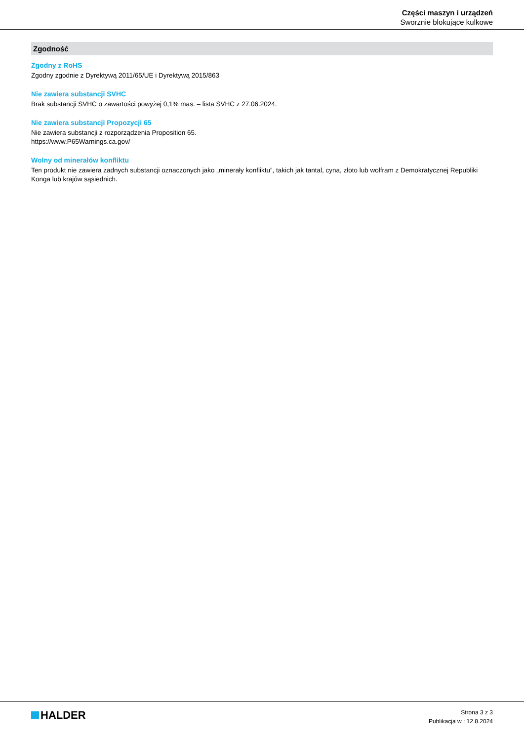Części maszyn i urządzeń
Sworznie blokujące kulkowe
Zgodność
Zgodny z RoHS
Zgodny zgodnie z Dyrektywą 2011/65/UE i Dyrektywą 2015/863
Nie zawiera substancji SVHC
Brak substancji SVHC o zawartości powyżej 0,1% mas. – lista SVHC z 27.06.2024.
Nie zawiera substancji Propozycji 65
Nie zawiera substancji z rozporządzenia Proposition 65.
https://www.P65Warnings.ca.gov/
Wolny od minerałów konfliktu
Ten produkt nie zawiera żadnych substancji oznaczonych jako „minerały konfliktu”, takich jak tantal, cyna, złoto lub wolfram z Demokratycznej Republiki Konga lub krajów sąsiednich.
HALDER
Strona 3 z 3
Publikacja w : 12.8.2024